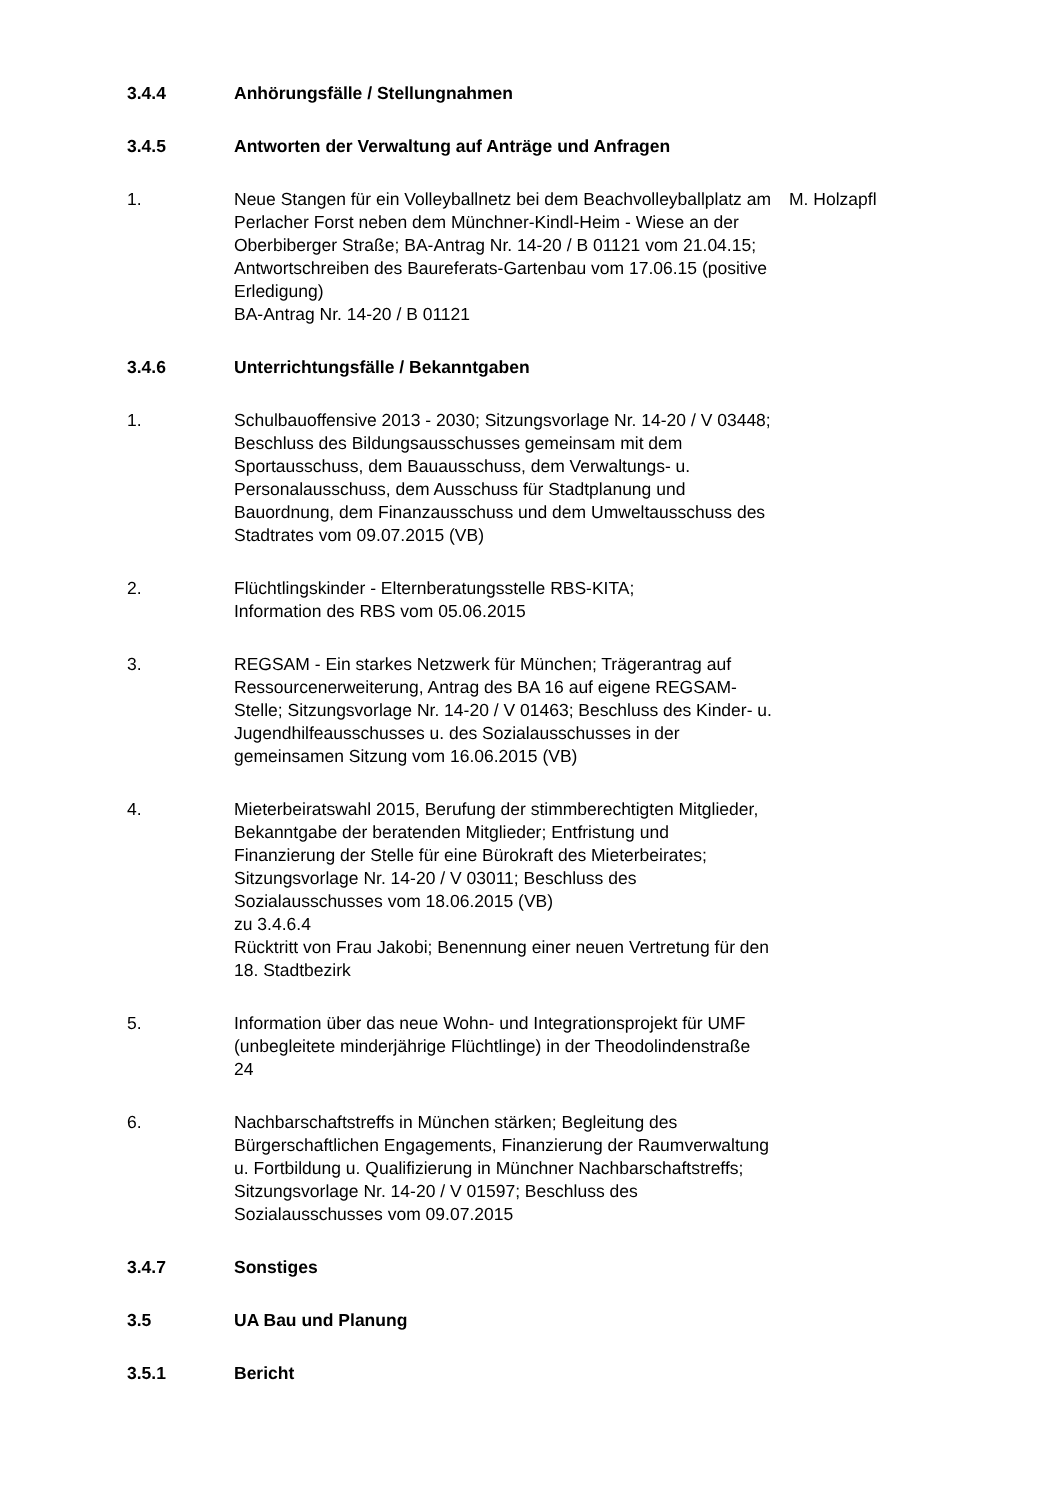3.4.4 Anhörungsfälle / Stellungnahmen
3.4.5 Antworten der Verwaltung auf Anträge und Anfragen
1. Neue Stangen für ein Volleyballnetz bei dem Beachvolleyballplatz am Perlacher Forst neben dem Münchner-Kindl-Heim - Wiese an der Oberbiberger Straße; BA-Antrag Nr. 14-20 / B 01121 vom 21.04.15; Antwortschreiben des Baureferats-Gartenbau vom 17.06.15 (positive Erledigung)
BA-Antrag Nr. 14-20 / B 01121
M. Holzapfl
3.4.6 Unterrichtungsfälle / Bekanntgaben
1. Schulbauoffensive 2013 - 2030; Sitzungsvorlage Nr. 14-20 / V 03448; Beschluss des Bildungsausschusses gemeinsam mit dem Sportausschuss, dem Bauausschuss, dem Verwaltungs- u. Personalausschuss, dem Ausschuss für Stadtplanung und Bauordnung, dem Finanzausschuss und dem Umweltausschuss des Stadtrates vom 09.07.2015 (VB)
2. Flüchtlingskinder - Elternberatungsstelle RBS-KITA;
Information des RBS vom 05.06.2015
3. REGSAM - Ein starkes Netzwerk für München; Trägerantrag auf Ressourcenerweiterung, Antrag des BA 16 auf eigene REGSAM-Stelle; Sitzungsvorlage Nr. 14-20 / V 01463; Beschluss des Kinder- u. Jugendhilfeausschusses u. des Sozialausschusses in der gemeinsamen Sitzung vom 16.06.2015 (VB)
4. Mieterbeiratswahl 2015, Berufung der stimmberechtigten Mitglieder, Bekanntgabe der beratenden Mitglieder; Entfristung und Finanzierung der Stelle für eine Bürokraft des Mieterbeirates; Sitzungsvorlage Nr. 14-20 / V 03011; Beschluss des Sozialausschusses vom 18.06.2015 (VB)
zu 3.4.6.4
Rücktritt von Frau Jakobi; Benennung einer neuen Vertretung für den 18. Stadtbezirk
5. Information über das neue Wohn- und Integrationsprojekt für UMF (unbegleitete minderjährige Flüchtlinge) in der Theodolindenstraße 24
6. Nachbarschaftstreffs in München stärken; Begleitung des Bürgerschaftlichen Engagements, Finanzierung der Raumverwaltung u. Fortbildung u. Qualifizierung in Münchner Nachbarschaftstreffs; Sitzungsvorlage Nr. 14-20 / V 01597; Beschluss des Sozialausschusses vom 09.07.2015
3.4.7 Sonstiges
3.5 UA Bau und Planung
3.5.1 Bericht